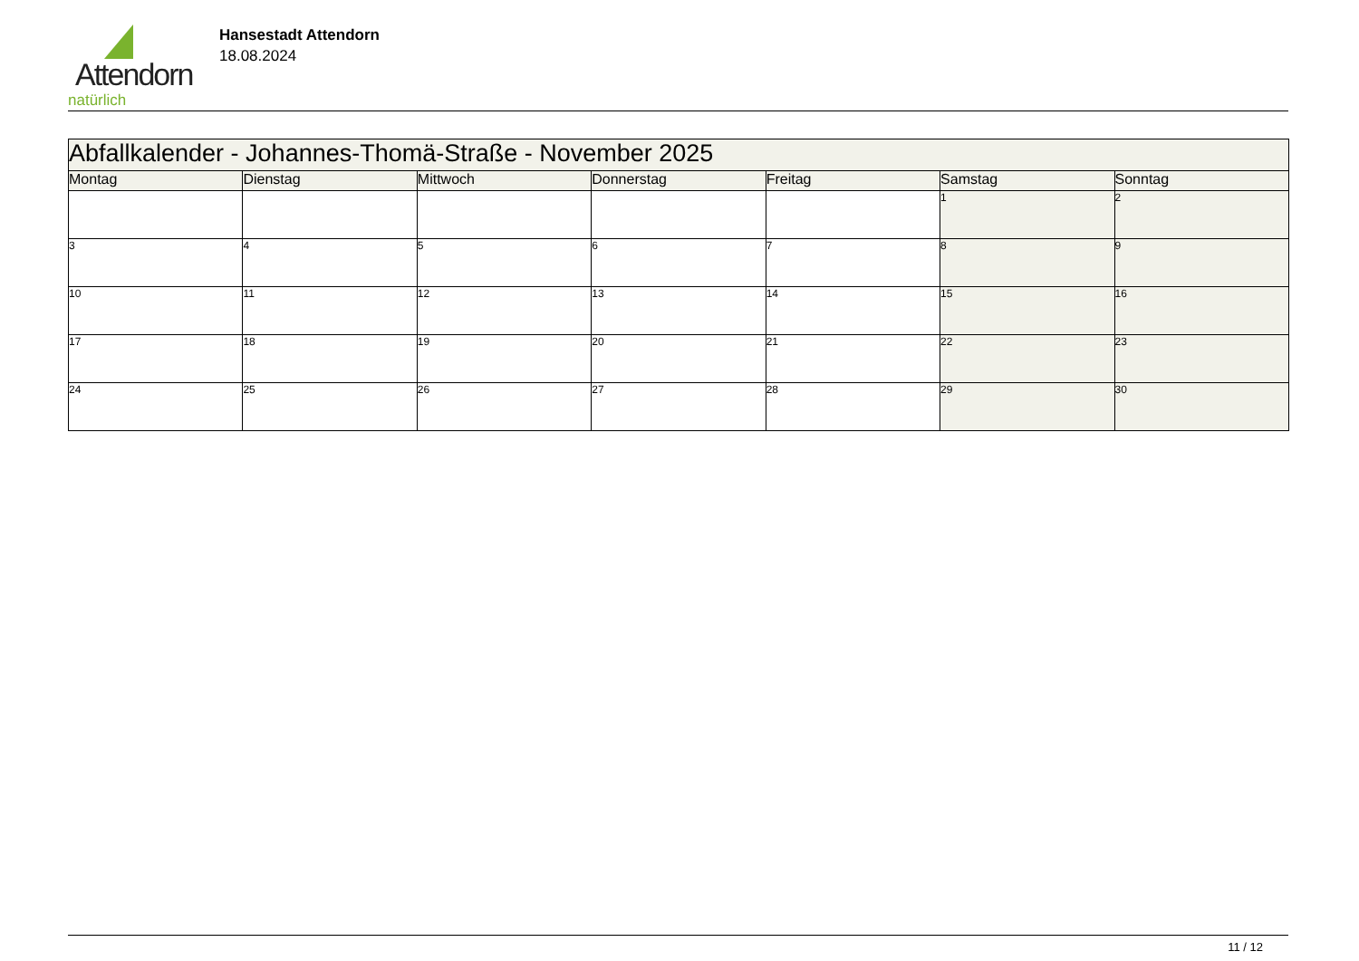Attendorn
natürlich
Hansestadt Attendorn
18.08.2024
| Abfallkalender - Johannes-Thomä-Straße - November 2025 | | | | | | |
| Montag | Dienstag | Mittwoch | Donnerstag | Freitag | Samstag | Sonntag |
| | | | | | 1 | 2 |
| 3 | 4 | 5 | 6 | 7 | 8 | 9 |
| 10 | 11 | 12 | 13 | 14 | 15 | 16 |
| 17 | 18 | 19 | 20 | 21 | 22 | 23 |
| 24 | 25 | 26 | 27 | 28 | 29 | 30 |
11 / 12